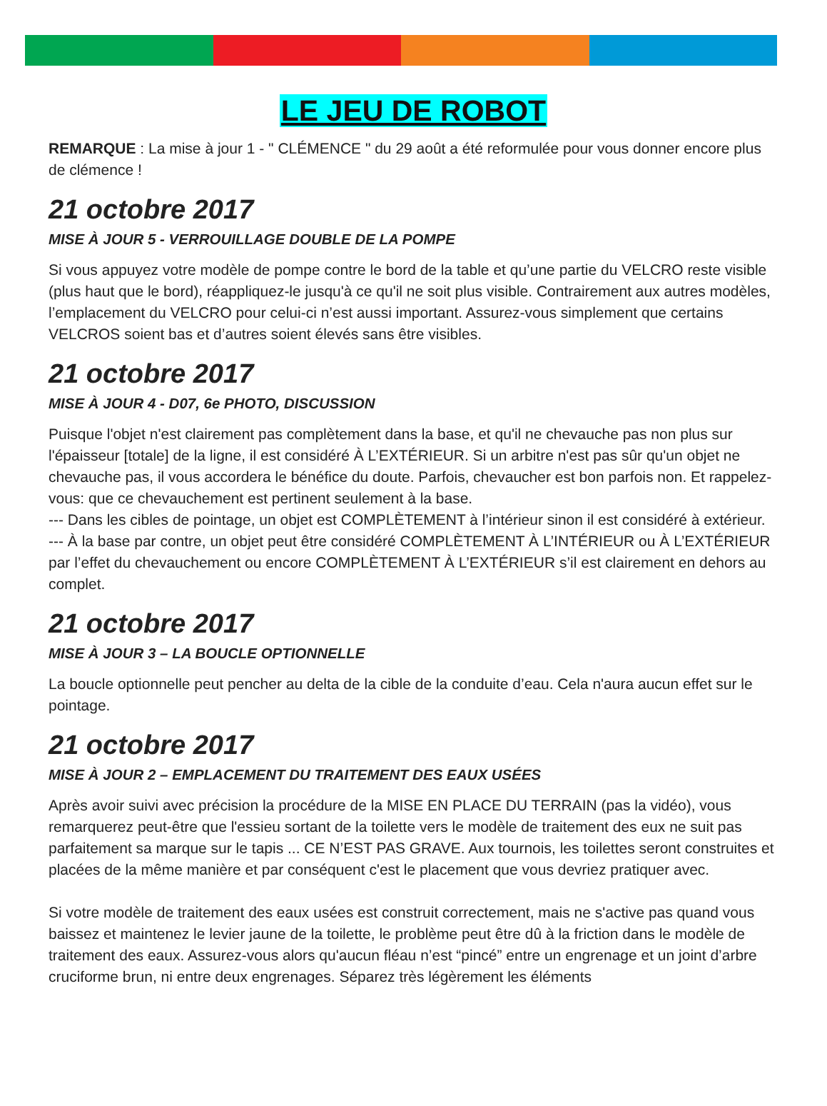LE JEU DE ROBOT
REMARQUE : La mise à jour 1 - " CLÉMENCE " du 29 août a été reformulée pour vous donner encore plus de clémence !
21 octobre 2017
MISE À JOUR 5 - VERROUILLAGE DOUBLE DE LA POMPE
Si vous appuyez votre modèle de pompe contre le bord de la table et qu’une partie du VELCRO reste visible (plus haut que le bord), réappliquez-le jusqu'à ce qu'il ne soit plus visible. Contrairement aux autres modèles, l’emplacement du VELCRO pour celui-ci n’est aussi important. Assurez-vous simplement que certains VELCROS soient bas et d’autres soient élevés sans être visibles.
21 octobre 2017
MISE À JOUR 4 - D07, 6e PHOTO, DISCUSSION
Puisque l'objet n'est clairement pas complètement dans la base, et qu'il ne chevauche pas non plus sur l'épaisseur [totale] de la ligne, il est considéré À L’EXTÉRIEUR. Si un arbitre n'est pas sûr qu'un objet ne chevauche pas, il vous accordera le bénéfice du doute. Parfois, chevaucher est bon parfois non. Et rappelez-vous: que ce chevauchement est pertinent seulement à la base.
--- Dans les cibles de pointage, un objet est COMPLÈTEMENT à l’intérieur sinon il est considéré à extérieur.
--- À la base par contre, un objet peut être considéré COMPLÈTEMENT À L’INTÉRIEUR ou À L’EXTÉRIEUR par l’effet du chevauchement ou encore COMPLÈTEMENT À L’EXTÉRIEUR s’il est clairement en dehors au complet.
21 octobre 2017
MISE À JOUR 3 – LA BOUCLE OPTIONNELLE
La boucle optionnelle peut pencher au delta de la cible de la conduite d’eau. Cela n'aura aucun effet sur le pointage.
21 octobre 2017
MISE À JOUR 2 – EMPLACEMENT DU TRAITEMENT DES EAUX USÉES
Après avoir suivi avec précision la procédure de la MISE EN PLACE DU TERRAIN (pas la vidéo), vous remarquerez peut-être que l'essieu sortant de la toilette vers le modèle de traitement des eux ne suit pas parfaitement sa marque sur le tapis ... CE N’EST PAS GRAVE. Aux tournois, les toilettes seront construites et placées de la même manière et par conséquent c'est le placement que vous devriez pratiquer avec.
Si votre modèle de traitement des eaux usées est construit correctement, mais ne s'active pas quand vous baissez et maintenez le levier jaune de la toilette, le problème peut être dû à la friction dans le modèle de traitement des eaux. Assurez-vous alors qu'aucun fléau n’est “pincé” entre un engrenage et un joint d’arbre cruciforme brun, ni entre deux engrenages. Séparez très légèrement les éléments